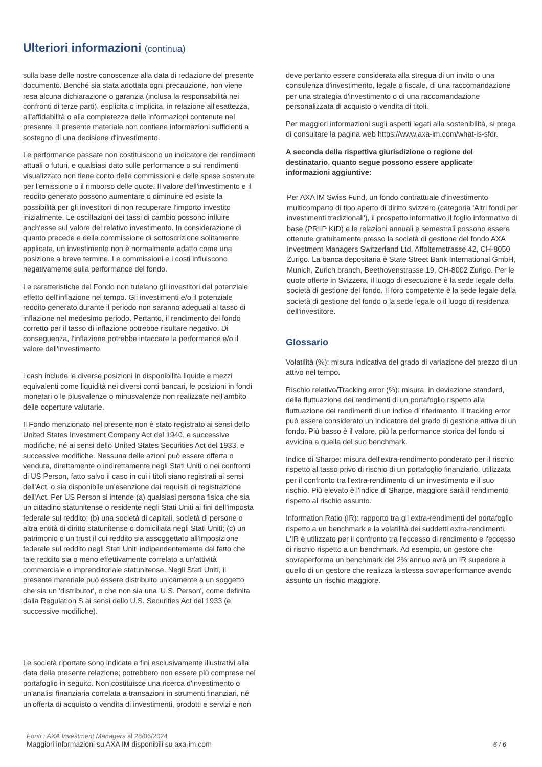Ulteriori informazioni (continua)
sulla base delle nostre conoscenze alla data di redazione del presente documento. Benché sia stata adottata ogni precauzione, non viene resa alcuna dichiarazione o garanzia (inclusa la responsabilità nei confronti di terze parti), esplicita o implicita, in relazione all'esattezza, all'affidabilità o alla completezza delle informazioni contenute nel presente. Il presente materiale non contiene informazioni sufficienti a sostegno di una decisione d'investimento.
Le performance passate non costituiscono un indicatore dei rendimenti attuali o futuri, e qualsiasi dato sulle performance o sui rendimenti visualizzato non tiene conto delle commissioni e delle spese sostenute per l'emissione o il rimborso delle quote. Il valore dell'investimento e il reddito generato possono aumentare o diminuire ed esiste la possibilità per gli investitori di non recuperare l'importo investito inizialmente. Le oscillazioni dei tassi di cambio possono influire anch'esse sul valore del relativo investimento. In considerazione di quanto precede e della commissione di sottoscrizione solitamente applicata, un investimento non è normalmente adatto come una posizione a breve termine. Le commissioni e i costi influiscono negativamente sulla performance del fondo.
Le caratteristiche del Fondo non tutelano gli investitori dal potenziale effetto dell'inflazione nel tempo. Gli investimenti e/o il potenziale reddito generato durante il periodo non saranno adeguati al tasso di inflazione nel medesimo periodo. Pertanto, il rendimento del fondo corretto per il tasso di inflazione potrebbe risultare negativo. Di conseguenza, l'inflazione potrebbe intaccare la performance e/o il valore dell'investimento.
l cash include le diverse posizioni in disponibilità liquide e mezzi equivalenti come liquidità nei diversi conti bancari, le posizioni in fondi monetari o le plusvalenze o minusvalenze non realizzate nell’ambito delle coperture valutarie.
Il Fondo menzionato nel presente non è stato registrato ai sensi dello United States Investment Company Act del 1940, e successive modifiche, né ai sensi dello United States Securities Act del 1933, e successive modifiche. Nessuna delle azioni può essere offerta o venduta, direttamente o indirettamente negli Stati Uniti o nei confronti di US Person, fatto salvo il caso in cui i titoli siano registrati ai sensi dell'Act, o sia disponibile un'esenzione dai requisiti di registrazione dell'Act. Per US Person si intende (a) qualsiasi persona fisica che sia un cittadino statunitense o residente negli Stati Uniti ai fini dell'imposta federale sul reddito; (b) una società di capitali, società di persone o altra entità di diritto statunitense o domiciliata negli Stati Uniti; (c) un patrimonio o un trust il cui reddito sia assoggettato all'imposizione federale sul reddito negli Stati Uniti indipendentemente dal fatto che tale reddito sia o meno effettivamente correlato a un'attività commerciale o imprenditoriale statunitense. Negli Stati Uniti, il presente materiale può essere distribuito unicamente a un soggetto che sia un 'distributor', o che non sia una 'U.S. Person', come definita dalla Regulation S ai sensi dello U.S. Securities Act del 1933 (e successive modifiche).
Le società riportate sono indicate a fini esclusivamente illustrativi alla data della presente relazione; potrebbero non essere più comprese nel portafoglio in seguito. Non costituisce una ricerca d'investimento o un'analisi finanziaria correlata a transazioni in strumenti finanziari, né un'offerta di acquisto o vendita di investimenti, prodotti e servizi e non
deve pertanto essere considerata alla stregua di un invito o una consulenza d'investimento, legale o fiscale, di una raccomandazione per una strategia d'investimento o di una raccomandazione personalizzata di acquisto o vendita di titoli.
Per maggiori informazioni sugli aspetti legati alla sostenibilità, si prega di consultare la pagina web https://www.axa-im.com/what-is-sfdr.
A seconda della rispettiva giurisdizione o regione del destinatario, quanto segue possono essere applicate informazioni aggiuntive:
Per AXA IM Swiss Fund, un fondo contrattuale d'investimento multicomparto di tipo aperto di diritto svizzero (categoria 'Altri fondi per investimenti tradizionali'), il prospetto informativo,il foglio informativo di base (PRIIP KID) e le relazioni annuali e semestrali possono essere ottenute gratuitamente presso la società di gestione del fondo AXA Investment Managers Switzerland Ltd, Affolternstrasse 42, CH-8050 Zurigo. La banca depositaria è State Street Bank International GmbH, Munich, Zurich branch, Beethovenstrasse 19, CH-8002 Zurigo. Per le quote offerte in Svizzera, il luogo di esecuzione è la sede legale della società di gestione del fondo. Il foro competente è la sede legale della società di gestione del fondo o la sede legale o il luogo di residenza dell'investitore.
Glossario
Volatilità (%): misura indicativa del grado di variazione del prezzo di un attivo nel tempo.
Rischio relativo/Tracking error (%): misura, in deviazione standard, della fluttuazione dei rendimenti di un portafoglio rispetto alla fluttuazione dei rendimenti di un indice di riferimento. Il tracking error può essere considerato un indicatore del grado di gestione attiva di un fondo. Più basso è il valore, più la performance storica del fondo si avvicina a quella del suo benchmark.
Indice di Sharpe: misura dell'extra-rendimento ponderato per il rischio rispetto al tasso privo di rischio di un portafoglio finanziario, utilizzata per il confronto tra l'extra-rendimento di un investimento e il suo rischio. Più elevato è l'indice di Sharpe, maggiore sarà il rendimento rispetto al rischio assunto.
Information Ratio (IR): rapporto tra gli extra-rendimenti del portafoglio rispetto a un benchmark e la volatilità dei suddetti extra-rendimenti. L'IR è utilizzato per il confronto tra l'eccesso di rendimento e l'eccesso di rischio rispetto a un benchmark. Ad esempio, un gestore che sovraperforma un benchmark del 2% annuo avrà un IR superiore a quello di un gestore che realizza la stessa sovraperformance avendo assunto un rischio maggiore.
Fonti : AXA Investment Managers al 28/06/2024
Maggiori informazioni su AXA IM disponibili su axa-im.com
6 / 6